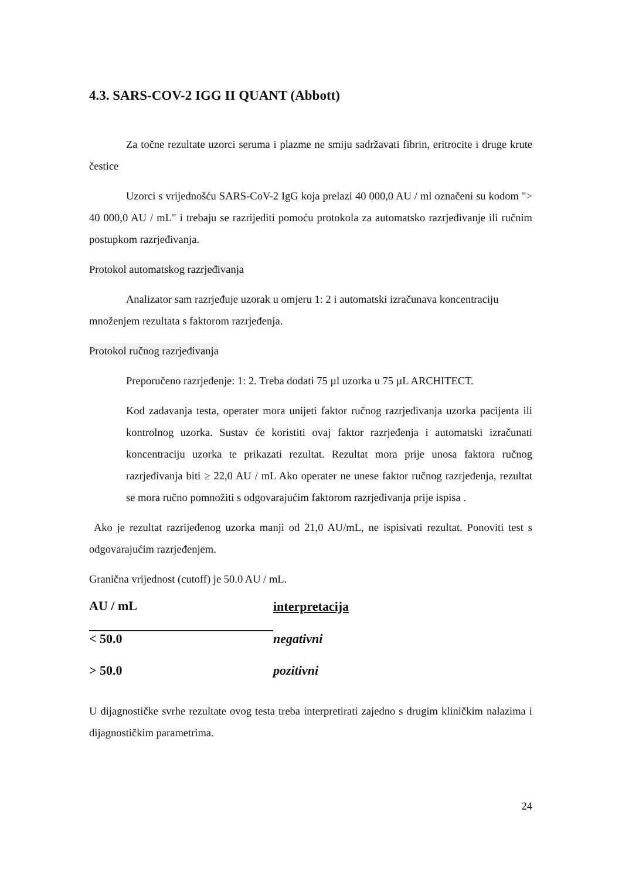4.3. SARS-COV-2 IGG II QUANT (Abbott)
Za točne rezultate uzorci seruma i plazme ne smiju sadržavati fibrin, eritrocite i druge krute čestice
Uzorci s vrijednošću SARS-CoV-2 IgG koja prelazi 40 000,0 AU / ml označeni su kodom "> 40 000,0 AU / mL" i trebaju se razrijediti pomoću protokola za automatsko razrjeđivanje ili ručnim postupkom razrjeđivanja.
Protokol automatskog razrjeđivanja
Analizator sam razrjeđuje uzorak u omjeru 1: 2 i automatski izračunava koncentraciju množenjem rezultata s faktorom razrjeđenja.
Protokol ručnog razrjeđivanja
Preporučeno razrjeđenje: 1: 2. Treba dodati 75 µl uzorka u 75 µL ARCHITECT.
Kod zadavanja testa, operater mora unijeti faktor ručnog razrjeđivanja uzorka pacijenta ili kontrolnog uzorka. Sustav će koristiti ovaj faktor razrjeđenja i automatski izračunati koncentraciju uzorka te prikazati rezultat. Rezultat mora prije unosa faktora ručnog razrjeđivanja biti ≥ 22,0 AU / mL Ako operater ne unese faktor ručnog razrjeđenja, rezultat se mora ručno pomnožiti s odgovarajućim faktorom razrjeđivanja prije ispisa .
Ako je rezultat razrijeđenog uzorka manji od 21,0 AU/mL, ne ispisivati rezultat. Ponoviti test s odgovarajućim razrjeđenjem.
Granična vrijednost (cutoff) je 50.0 AU / mL.
| AU / mL | interpretacija |
| --- | --- |
| < 50.0 | negativni |
| > 50.0 | pozitivni |
U dijagnostičke svrhe rezultate ovog testa treba interpretirati zajedno s drugim kliničkim nalazima i dijagnostičkim parametrima.
24